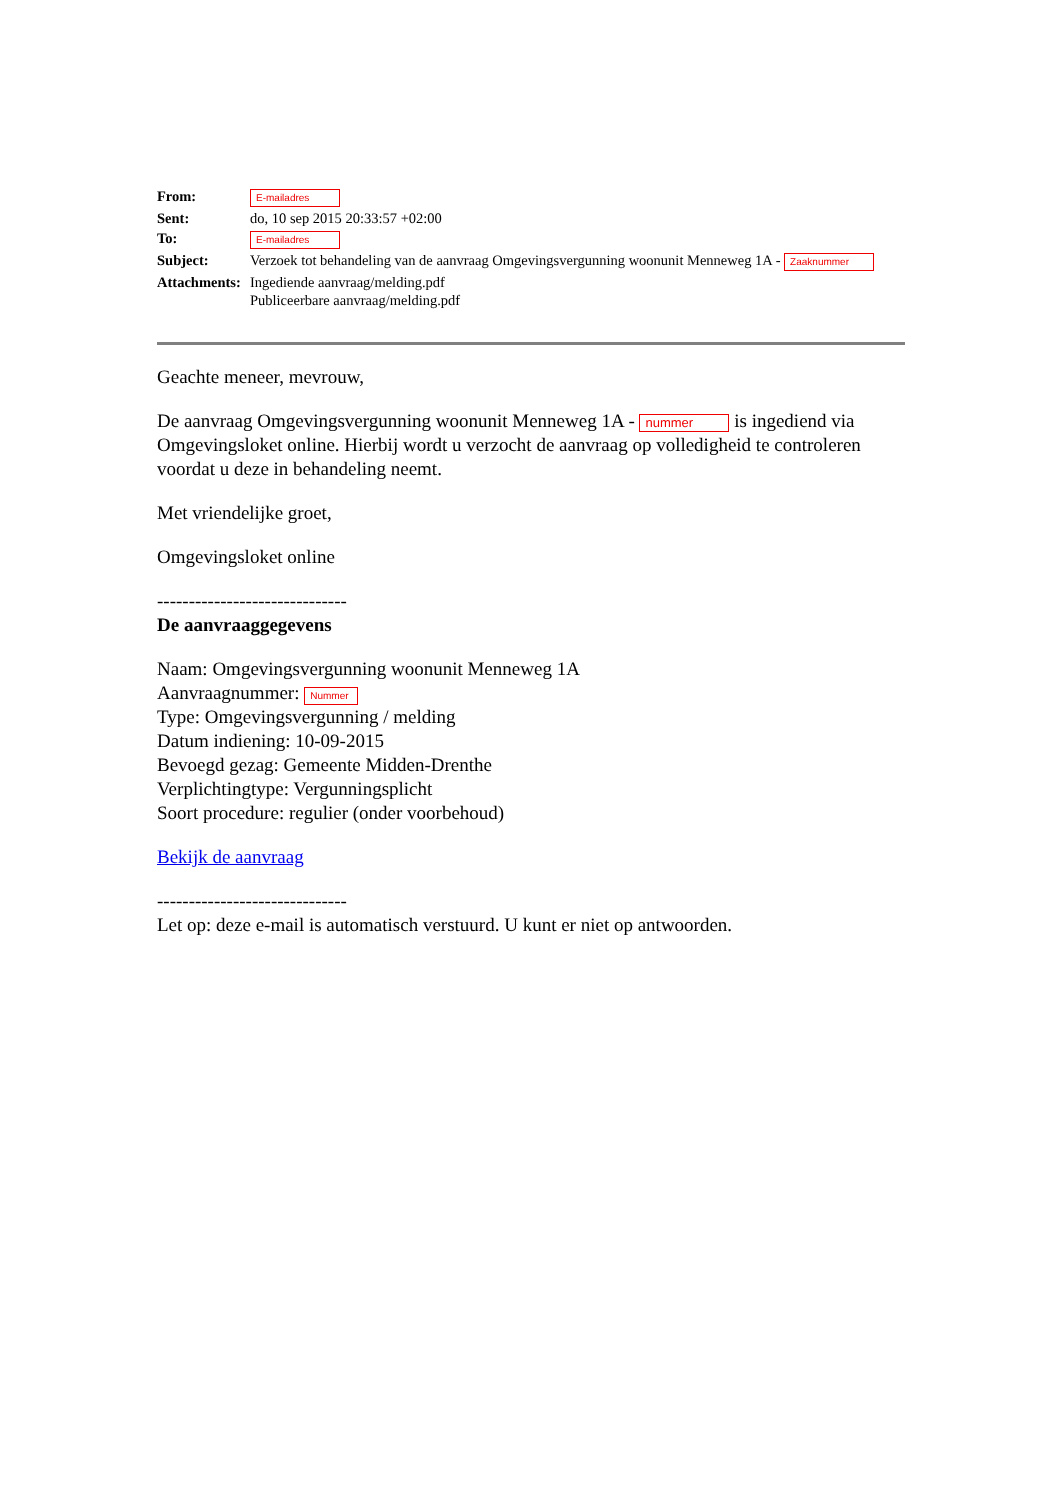| From: | E-mailadres |
| Sent: | do, 10 sep 2015 20:33:57 +02:00 |
| To: | E-mailadres |
| Subject: | Verzoek tot behandeling van de aanvraag Omgevingsvergunning woonunit Menneweg 1A - Zaaknummer |
| Attachments: | Ingediende aanvraag/melding.pdf Publiceerbare aanvraag/melding.pdf |
Geachte meneer, mevrouw,
De aanvraag Omgevingsvergunning woonunit Menneweg 1A - nummer is ingediend via Omgevingsloket online. Hierbij wordt u verzocht de aanvraag op volledigheid te controleren voordat u deze in behandeling neemt.
Met vriendelijke groet,
Omgevingsloket online
------------------------------
De aanvraaggegevens
Naam: Omgevingsvergunning woonunit Menneweg 1A
Aanvraagnummer: Nummer
Type: Omgevingsvergunning / melding
Datum indiening: 10-09-2015
Bevoegd gezag: Gemeente Midden-Drenthe
Verplichtingtype: Vergunningsplicht
Soort procedure: regulier (onder voorbehoud)
Bekijk de aanvraag
------------------------------
Let op: deze e-mail is automatisch verstuurd. U kunt er niet op antwoorden.